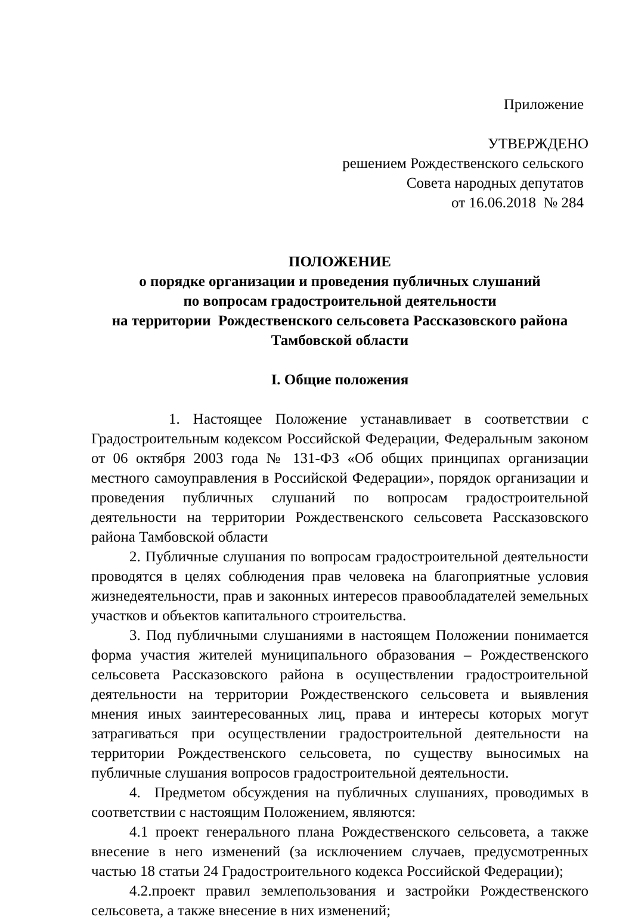Приложение
УТВЕРЖДЕНО
решением Рождественского сельского
Совета народных депутатов
от 16.06.2018 № 284
ПОЛОЖЕНИЕ
о порядке организации и проведения публичных слушаний
по вопросам градостроительной деятельности
на территории Рождественского сельсовета Рассказовского района
Тамбовской области
I. Общие положения
1. Настоящее Положение устанавливает в соответствии с Градостроительным кодексом Российской Федерации, Федеральным законом от 06 октября 2003 года № 131-ФЗ «Об общих принципах организации местного самоуправления в Российской Федерации», порядок организации и проведения публичных слушаний по вопросам градостроительной деятельности на территории Рождественского сельсовета Рассказовского района Тамбовской области
2. Публичные слушания по вопросам градостроительной деятельности проводятся в целях соблюдения прав человека на благоприятные условия жизнедеятельности, прав и законных интересов правообладателей земельных участков и объектов капитального строительства.
3. Под публичными слушаниями в настоящем Положении понимается форма участия жителей муниципального образования – Рождественского сельсовета Рассказовского района в осуществлении градостроительной деятельности на территории Рождественского сельсовета и выявления мнения иных заинтересованных лиц, права и интересы которых могут затрагиваться при осуществлении градостроительной деятельности на территории Рождественского сельсовета, по существу выносимых на публичные слушания вопросов градостроительной деятельности.
4. Предметом обсуждения на публичных слушаниях, проводимых в соответствии с настоящим Положением, являются:
4.1 проект генерального плана Рождественского сельсовета, а также внесение в него изменений (за исключением случаев, предусмотренных частью 18 статьи 24 Градостроительного кодекса Российской Федерации);
4.2.проект правил землепользования и застройки Рождественского сельсовета, а также внесение в них изменений;